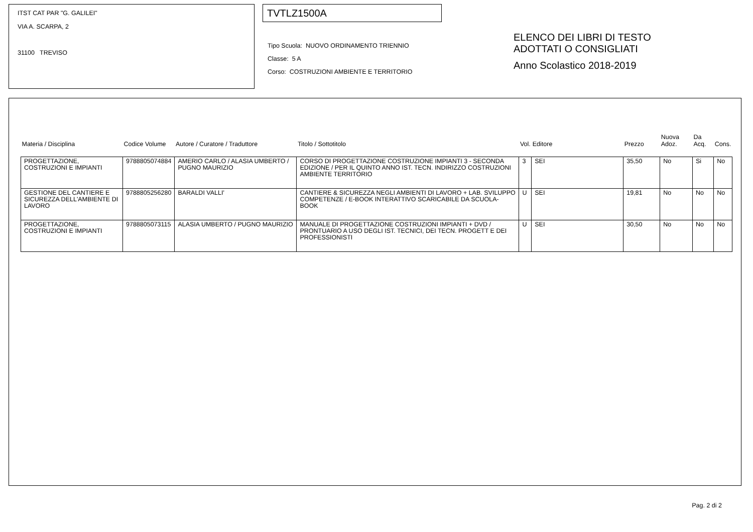ITST CAT PAR "G. GALILEI"
VIA A. SCARPA, 2
31100 TREVISO
TVTLZ1500A
Tipo Scuola: NUOVO ORDINAMENTO TRIENNIO
Classe: 5 A
Corso: COSTRUZIONI AMBIENTE E TERRITORIO
ELENCO DEI LIBRI DI TESTO
ADOTTATI O CONSIGLIATI
Anno Scolastico 2018-2019
| Materia / Disciplina | Codice Volume | Autore / Curatore / Traduttore | Titolo / Sottotitolo | Vol. | Editore | Prezzo | Nuova Adoz. | Da Acq. | Cons. |
| --- | --- | --- | --- | --- | --- | --- | --- | --- | --- |
| PROGETTAZIONE, COSTRUZIONI E IMPIANTI | 9788805074884 | AMERIO CARLO / ALASIA UMBERTO / PUGNO MAURIZIO | CORSO DI PROGETTAZIONE COSTRUZIONE IMPIANTI 3 - SECONDA EDIZIONE / PER IL QUINTO ANNO IST. TECN. INDIRIZZO COSTRUZIONI AMBIENTE TERRITORIO | 3 | SEI | 35,50 | No | Si | No |
| GESTIONE DEL CANTIERE E SICUREZZA DELL'AMBIENTE DI LAVORO | 9788805256280 | BARALDI VALLI' | CANTIERE & SICUREZZA NEGLI AMBIENTI DI LAVORO + LAB. SVILUPPO COMPETENZE / E-BOOK INTERATTIVO SCARICABILE DA SCUOLA-BOOK | U | SEI | 19,81 | No | No | No |
| PROGETTAZIONE, COSTRUZIONI E IMPIANTI | 9788805073115 | ALASIA UMBERTO / PUGNO MAURIZIO | MANUALE DI PROGETTAZIONE COSTRUZIONI IMPIANTI + DVD / PRONTUARIO A USO DEGLI IST. TECNICI, DEI TECN. PROGETT E DEI PROFESSIONISTI | U | SEI | 30,50 | No | No | No |
Pag. 2 di 2